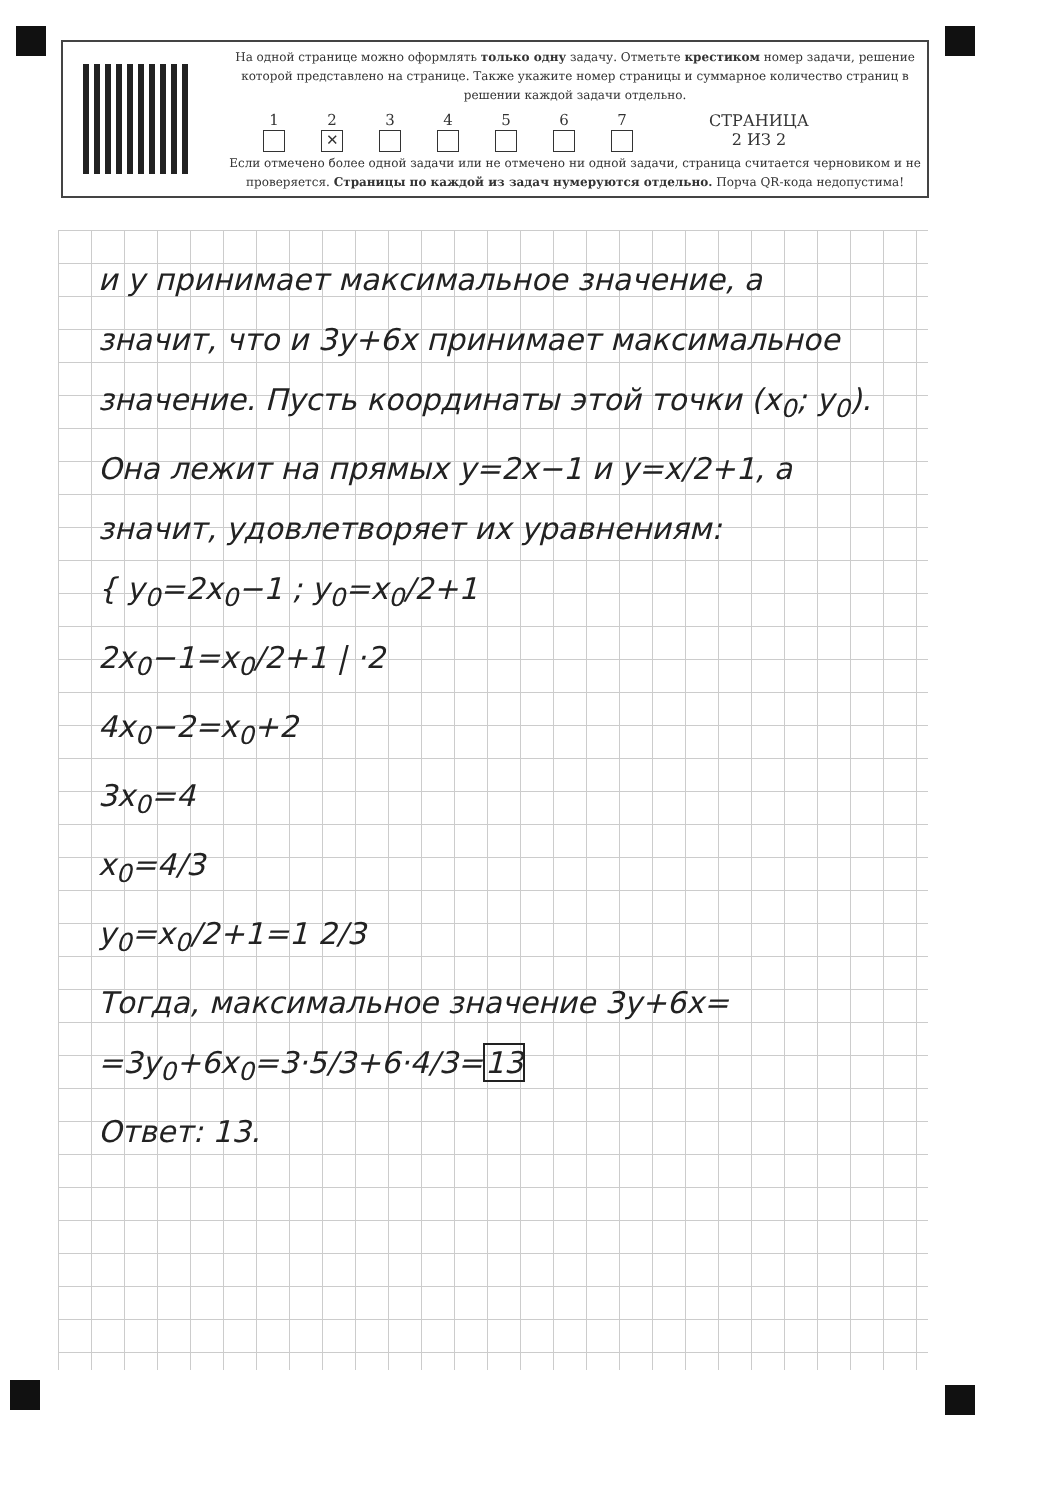На одной странице можно оформлять только одну задачу. Отметьте крестиком номер задачи, решение которой представлено на странице. Также укажите номер страницы и суммарное количество страниц в решении каждой задачи отдельно.
1 2
✕
3 4 5 6 7 СТРАНИЦА
2 ИЗ 2
Если отмечено более одной задачи или не отмечено ни одной задачи, страница считается черновиком и не проверяется. Страницы по каждой из задач нумеруются отдельно. Порча QR-кода недопустима!
и y принимает максимальное значение, а значит, что и 3y+6x принимает максимальное значение. Пусть координаты этой точки (x<sub>0</sub>; y<sub>0</sub>). Она лежит на прямых y=2x−1 и y=x/2+1, а значит, удовлетворяет их уравнениям:
{ y<sub>0</sub>=2x<sub>0</sub>−1 ; y<sub>0</sub>=x<sub>0</sub>/2+1
2x<sub>0</sub>−1=x<sub>0</sub>/2+1 | ·2
4x<sub>0</sub>−2=x<sub>0</sub>+2
3x<sub>0</sub>=4
x<sub>0</sub>=4/3
y<sub>0</sub>=x<sub>0</sub>/2+1=1 2/3
Тогда, максимальное значение 3y+6x= =3y<sub>0</sub>+6x<sub>0</sub>=3·5/3+6·4/3=13
Ответ: 13.